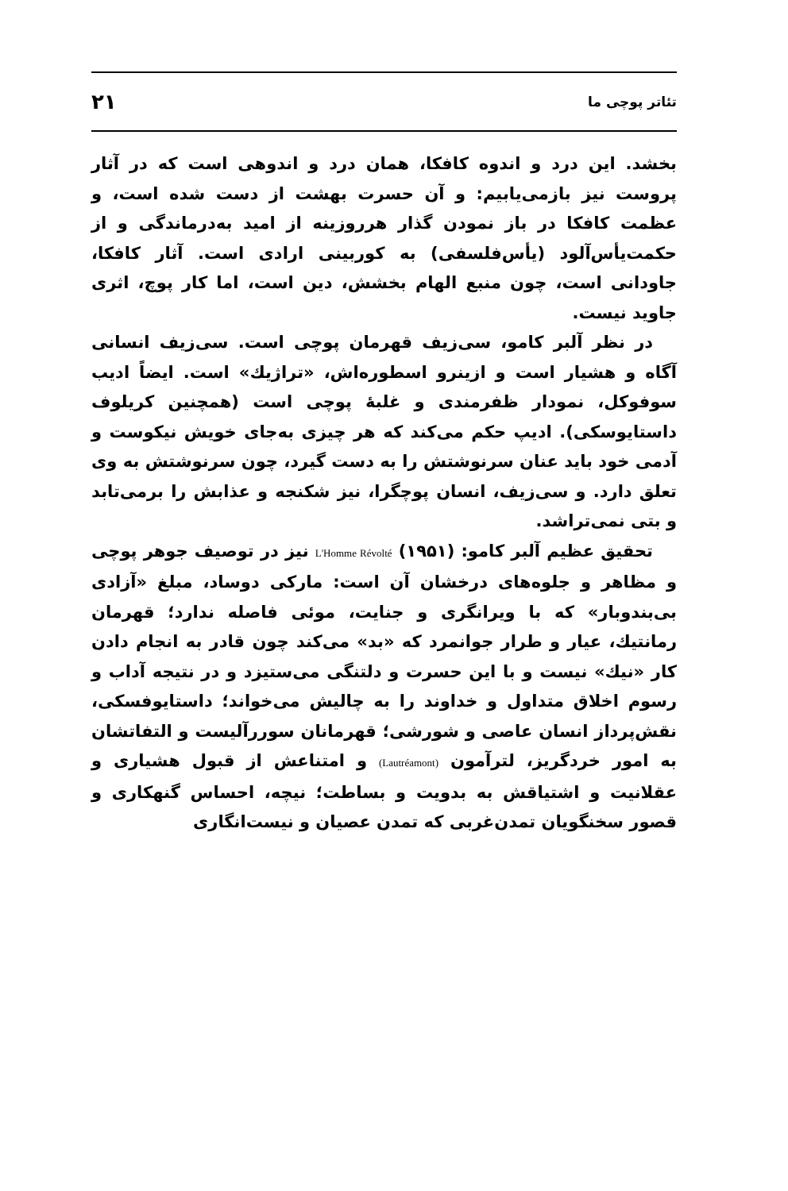تئاتر پوچی ما ۲۱
بخشد. این درد و اندوه کافکا، همان درد و اندوهی است که در آثار پروست نیز بازمی‌یابیم: و آن حسرت بهشت از دست شده است، و عظمت کافکا در باز نمودن گذار هرروزینه از امید به‌درماندگی و از حکمت‌یأس‌آلود (یأس‌فلسفی) به کور‌بینی ارادی است. آثار کافکا، جاودانی است، چون منبع الهام بخشش، دین است، اما کار پوچ، اثری جاوید نیست.
در نظر آلبر کامو، سی‌زیف قهرمان پوچی است. سی‌زیف انسانی آگاه و هشیار است و ازینرو اسطوره‌اش، «تراژیك» است. ایضاً ادیب سوفوکل، نمودار ظفرمندی و غلبهٔ پوچی است (همچنین کریلوف داستایوسکی). ادیپ حکم می‌کند که هر چیزی به‌جای خویش نیکوست و آدمی خود باید عنان سرنوشتش را به دست گیرد، چون سرنوشتش به وی تعلق دارد. و سی‌زیف، انسان پوچگرا، نیز شکنجه و عذابش را برمی‌تابد و بتی نمی‌تراشد.
تحقیق عظیم آلبر کامو: L'Homme Révolté (۱۹۵۱) نیز در توصیف جوهر پوچی و مظاهر و جلوه‌های درخشان آن است: مارکی دوساد، مبلغ «آزادی بی‌بندوبار» که با ویرانگری و جنایت، موئی فاصله ندارد؛ قهرمان رمانتیك، عیار و طرار جوانمرد که «بد» می‌کند چون قادر به انجام دادن کار «نیك» نیست و با این حسرت و دلتنگی می‌ستیزد و در نتیجه آداب و رسوم اخلاق متداول و خداوند را به چالیش می‌خواند؛ داستایوفسکی، نقش‌پرداز انسان عاصی و شورشی؛ قهرمانان سوررآلیست و التفاتشان به امور خردگریز، لترآمون (Lautréamont) و امتناعش از قبول هشیاری و عقلانیت و اشتیاقش به بدویت و بساطت؛ نیچه، احساس گنهکاری و قصور سخنگویان تمدن‌غربی که تمدن عصیان و نیست‌انگاری